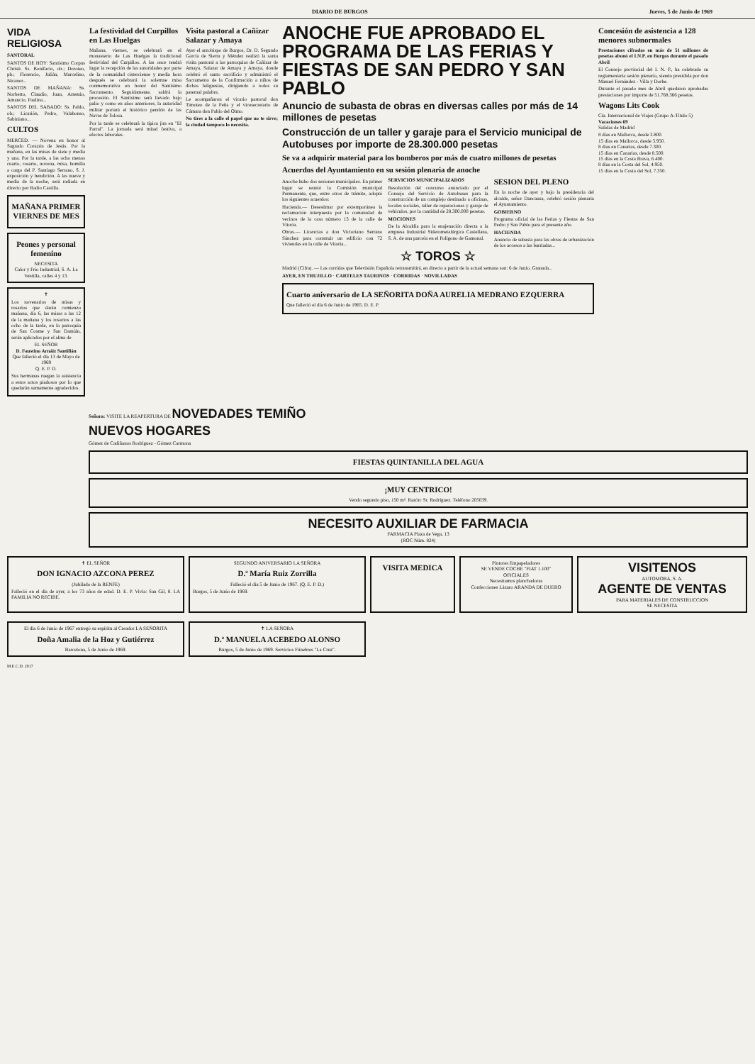DIARIO DE BURGOS Jueves, 5 de Junio de 1969
VIDA RELIGIOSA
SANTORAL
SANTOS DE HOY: Santísimo Corpus Christi. Ss. Bonifacio, ob.; Doroteo, pb.; Florencio, Julián, Marcelino, Nicanor...
SANTOS DE MAÑANA: Ss. Norberto, Claudio, Juan, Artemio, Amancio, Paulina...
SANTOS DEL SABADO: Ss. Pablo, ob.; Licarión, Pedro, Valabonso, Sabiniano...
CULTOS
MERCED. — Novena en honor al Sagrado Corazón de Jesús. Por la mañana, en las misas de siete y media y una. Por la tarde, a las ocho menos cuarto, rosario, novena, misa, homilía a cargo del P. Santiago Serrano, S. J. exposición y bendición. A las nueve y media de la noche, será radiada en directo por Radio Castilla.
MAÑANA PRIMER VIERNES DE MES
Peones y personal femenino
NECESITA
Calor y Frío Industrial, S. A. La Ventilla, calles 4 y 13.
✝
Los novenarios de misas y rosarios que darán comienzo mañana, día 6, las misas a las 12 de la mañana y los rosarios a las ocho de la tarde, en la parroquia de San Cosme y San Damián, serán aplicados por el alma de
EL SEÑOR
D. Faustino Arnáiz Santillán
Que falleció el día 13 de Mayo de 1969
Q. E. P. D.
Sus hermanas ruegan la asistencia a estos actos piadosos por lo que quedarán sumamente agradecidos.
La festividad del Curpillos en Las Huelgas
Mañana, viernes, se celebrará en el monasterio de Las Huelgas la tradicional festividad del Curpillos. A las once tendrá lugar la recepción de las autoridades por parte de la comunidad cisterciense y media hora después se celebrará la solemne misa conmemorativa en honor del Santísimo Sacramento. Seguidamente, saldrá la procesión. El Santísimo será llevado bajo palio y como en años anteriores, la autoridad militar portará el histórico pendón de las Navas de Tolosa.
Por la tarde se celebrará la típica jira en "El Parral". La jornada será mitad festiva, a efectos laborales.
Visita pastoral a Cañizar Salazar y Amaya
Ayer el arzobispo de Burgos, Dr. D. Segundo García de Sierra y Méndez realizó la santa visita pastoral a las parroquias de Cañizar de Amaya, Salazar de Amaya y Amaya, donde celebró el santo sacrificio y administró el Sacramento de la Confirmación a niños de dichas feligresías, dirigiendo a todos su paternal palabra.
Le acompañaron el vicario pastoral don Timoteo de la Peña y el vicesecretario de Cámara don Pablo del Olmo.
No tires a la calle el papel que no te sirve; la ciudad tampoco lo necesita.
ANOCHE FUE APROBADO EL PROGRAMA DE LAS FERIAS Y FIESTAS DE SAN PEDRO Y SAN PABLO
Anuncio de subasta de obras en diversas calles por más de 14 millones de pesetas
Construcción de un taller y garaje para el Servicio municipal de Autobuses por importe de 28.300.000 pesetas
Se va a adquirir material para los bomberos por más de cuatro millones de pesetas
Acuerdos del Ayuntamiento en su sesión plenaria de anoche
Anoche hubo dos sesiones municipales. En primer lugar se reunió la Comisión municipal Permanente, que, entre otros de trámite, adoptó los siguientes acuerdos:
Hacienda.— Desestimar por extemporánea la reclamación interpuesta por la comunidad de vecinos de la casa número 13 de la calle de Vitoria.
Obras.— Licencias a don Victoriano Serrano Sánchez para construir un edificio con 72 viviendas en la calle de Vitoria...
SERVICIOS MUNICIPALIZADOS
Resolución del concurso anunciado por el Consejo del Servicio de Autobuses para la construcción de un complejo destinado a oficinas, locales sociales, taller de reparaciones y garaje de vehículos, por la cantidad de 28.300.000 pesetas.
MOCIONES
De la Alcaldía para la enajenación directa a la empresa Industrial Siderometalúrgica Castellana, S. A. de una parcela en el Polígono de Gamonal.
SESION DEL PLENO
En la noche de ayer y bajo la presidencia del alcalde, señor Dancausa, celebró sesión plenaria el Ayuntamiento.
GOBIERNO
Programa oficial de las Ferias y Fiestas de San Pedro y San Pablo para el presente año.
HACIENDA
Anuncio de subasta para las obras de urbanización de los accesos a las barriadas...
☆ TOROS ☆
Madrid (Cifra). — Las corridas que Televisión Española retransmitirá, en directo a partir de la actual semana son: 6 de Junio, Granada...
AYER, EN TRUJILLO · CARTELES TAURINOS · CORRIDAS · NOVILLADAS
Cuarto aniversario de LA SEÑORITA DOÑA AURELIA MEDRANO EZQUERRA
Que falleció el día 6 de Junio de 1965. D. E. P.
Concesión de asistencia a 128 menores subnormales
Prestaciones cifradas en más de 51 millones de pesetas abonó el I.N.P. en Burgos durante el pasado Abril
El Consejo provincial del I. N. P., ha celebrado su reglamentaria sesión plenaria, siendo presidida por don Manuel Fernández - Villa y Dorbe.
Durante el pasado mes de Abril quedaron aprobadas prestaciones por importe de 51.768.366 pesetas.
Wagons Lits Cook
Cía. Internacional de Viajes (Grupo A-Título 5)
Vacaciones 69
Salidas de Madrid
8 días en Mallorca, desde 3.800.
15 días en Mallorca, desde 3.950.
8 días en Canarias, desde 7.300.
15 días en Canarias, desde 8.500.
15 días en la Costa Brava, 6.400.
8 días en la Costa del Sol, 4.950.
15 días en la Costa del Sol, 7.350.
Señora: VISITE LA REAPERTURA DE NOVEDADES TEMIÑO
NUEVOS HOGARES
Gómez de Cadiñanos Rodríguez - Gómez Carmona
FIESTAS QUINTANILLA DEL AGUA
¡MUY CENTRICO!
Vendo segundo piso, 150 m². Razón: Sr. Rodríguez. Teléfono 205039.
NECESITO AUXILIAR DE FARMACIA
FARMACIA Plaza de Vega, 13
(ROC Núm. 824)
✝ EL SEÑOR
DON IGNACIO AZCONA PEREZ
(Jubilado de la RENFE)
Falleció en el día de ayer, a los 73 años de edad. D. E. P. Vivía: San Gil, 8. LA FAMILIA NO RECIBE.
SEGUNDO ANIVERSARIO LA SEÑORA
D.ª María Ruiz Zorrilla
Falleció el día 5 de Junio de 1967. (Q. E. P. D.)
Burgos, 5 de Junio de 1969.
VISITA MEDICA
Pintores Empapeladores
SE VENDE COCHE "FIAT 1.100"
OFICIALES
Necesitamos planchadoras
Confecciones Lázaro ARANDA DE DUERO
VISITENOS
AUTOMOBA, S. A.
AGENTE DE VENTAS
PARA MATERIALES DE CONSTRUCCION
SE NECESITA
El día 6 de Junio de 1967 entregó su espíritu al Creador LA SEÑORITA
Doña Amalia de la Hoz y Gutiérrez
Barcelona, 5 de Junio de 1969.
✝ LA SEÑORA
D.ª MANUELA ACEBEDO ALONSO
Burgos, 5 de Junio de 1969. Servicios Fúnebres "La Cruz".
M.E.C.D. 2017